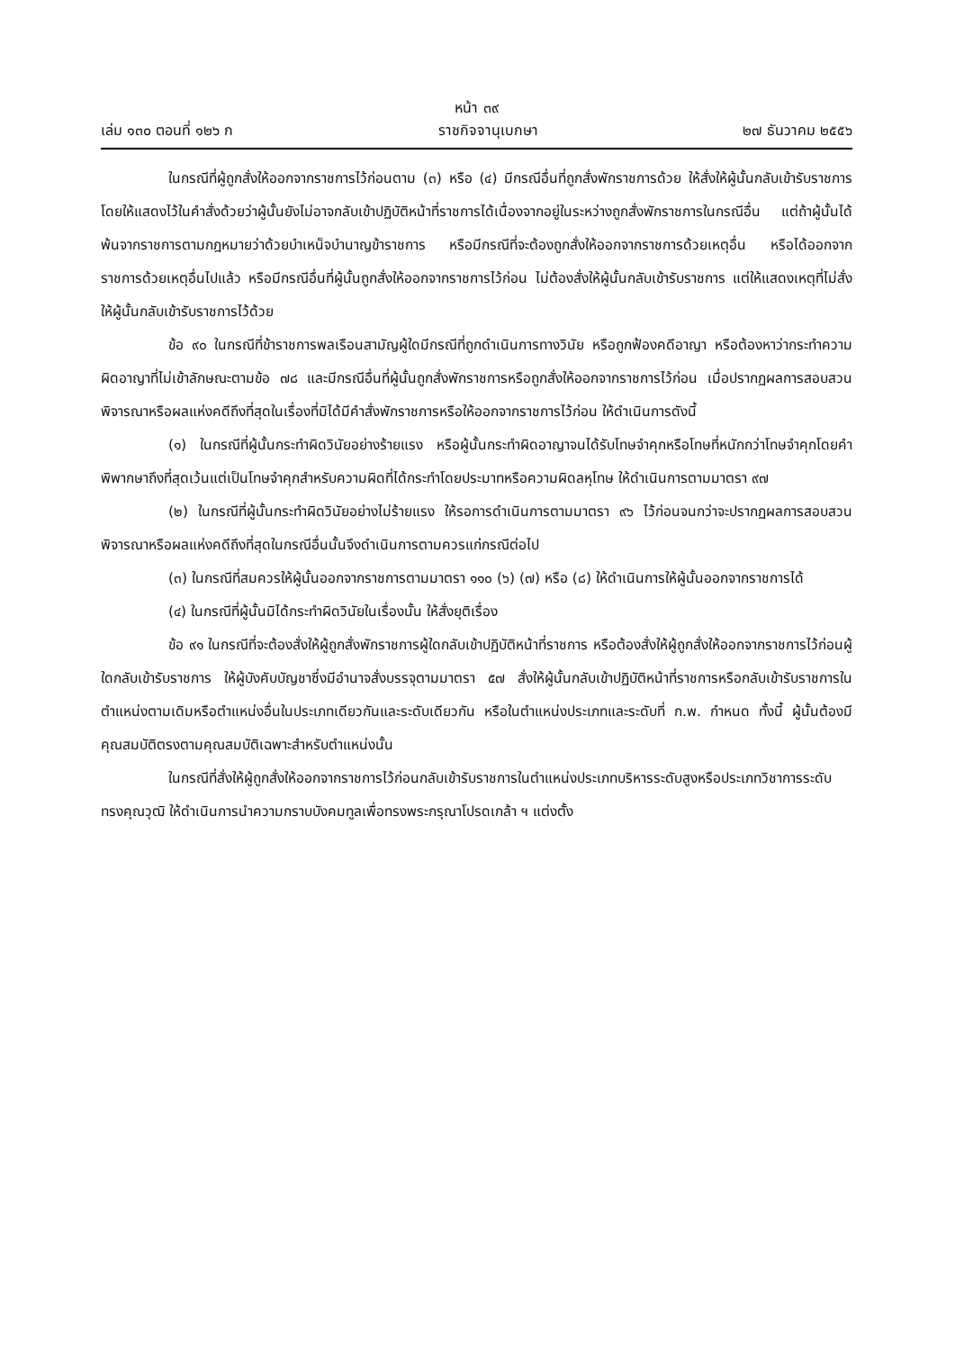หน้า ๓๙
เล่ม ๑๓๐ ตอนที่ ๑๒๖ ก ราชกิจจานุเบกษา ๒๗ ธันวาคม ๒๕๕๖
ในกรณีที่ผู้ถูกสั่งให้ออกจากราชการไว้ก่อนตาม (๓) หรือ (๔) มีกรณีอื่นที่ถูกสั่งพักราชการด้วย ให้สั่งให้ผู้นั้นกลับเข้ารับราชการโดยให้แสดงไว้ในคำสั่งด้วยว่าผู้นั้นยังไม่อาจกลับเข้าปฏิบัติหน้าที่ราชการได้เนื่องจากอยู่ในระหว่างถูกสั่งพักราชการในกรณีอื่น แต่ถ้าผู้นั้นได้พ้นจากราชการตามกฎหมายว่าด้วยบำเหน็จบำนาญข้าราชการ หรือมีกรณีที่จะต้องถูกสั่งให้ออกจากราชการด้วยเหตุอื่น หรือได้ออกจากราชการด้วยเหตุอื่นไปแล้ว หรือมีกรณีอื่นที่ผู้นั้นถูกสั่งให้ออกจากราชการไว้ก่อน ไม่ต้องสั่งให้ผู้นั้นกลับเข้ารับราชการ แต่ให้แสดงเหตุที่ไม่สั่งให้ผู้นั้นกลับเข้ารับราชการไว้ด้วย
ข้อ ๙๐ ในกรณีที่ข้าราชการพลเรือนสามัญผู้ใดมีกรณีที่ถูกดำเนินการทางวินัย หรือถูกฟ้องคดีอาญา หรือต้องหาว่ากระทำความผิดอาญาที่ไม่เข้าลักษณะตามข้อ ๗๘ และมีกรณีอื่นที่ผู้นั้นถูกสั่งพักราชการหรือถูกสั่งให้ออกจากราชการไว้ก่อน เมื่อปรากฏผลการสอบสวนพิจารณาหรือผลแห่งคดีถึงที่สุดในเรื่องที่มิได้มีคำสั่งพักราชการหรือให้ออกจากราชการไว้ก่อน ให้ดำเนินการดังนี้
(๑) ในกรณีที่ผู้นั้นกระทำผิดวินัยอย่างร้ายแรง หรือผู้นั้นกระทำผิดอาญาจนได้รับโทษจำคุกหรือโทษที่หนักกว่าโทษจำคุกโดยคำพิพากษาถึงที่สุดเว้นแต่เป็นโทษจำคุกสำหรับความผิดที่ได้กระทำโดยประมาทหรือความผิดลหุโทษ ให้ดำเนินการตามมาตรา ๙๗
(๒) ในกรณีที่ผู้นั้นกระทำผิดวินัยอย่างไม่ร้ายแรง ให้รอการดำเนินการตามมาตรา ๙๖ ไว้ก่อนจนกว่าจะปรากฏผลการสอบสวนพิจารณาหรือผลแห่งคดีถึงที่สุดในกรณีอื่นนั้นจึงดำเนินการตามควรแก่กรณีต่อไป
(๓) ในกรณีที่สมควรให้ผู้นั้นออกจากราชการตามมาตรา ๑๑๐ (๖) (๗) หรือ (๘) ให้ดำเนินการให้ผู้นั้นออกจากราชการได้
(๔) ในกรณีที่ผู้นั้นมิได้กระทำผิดวินัยในเรื่องนั้น ให้สั่งยุติเรื่อง
ข้อ ๙๑ ในกรณีที่จะต้องสั่งให้ผู้ถูกสั่งพักราชการผู้ใดกลับเข้าปฏิบัติหน้าที่ราชการ หรือต้องสั่งให้ผู้ถูกสั่งให้ออกจากราชการไว้ก่อนผู้ใดกลับเข้ารับราชการ ให้ผู้บังคับบัญชาซึ่งมีอำนาจสั่งบรรจุตามมาตรา ๕๗ สั่งให้ผู้นั้นกลับเข้าปฏิบัติหน้าที่ราชการหรือกลับเข้ารับราชการในตำแหน่งตามเดิมหรือตำแหน่งอื่นในประเภทเดียวกันและระดับเดียวกัน หรือในตำแหน่งประเภทและระดับที่ ก.พ. กำหนด ทั้งนี้ ผู้นั้นต้องมีคุณสมบัติตรงตามคุณสมบัติเฉพาะสำหรับตำแหน่งนั้น
ในกรณีที่สั่งให้ผู้ถูกสั่งให้ออกจากราชการไว้ก่อนกลับเข้ารับราชการในตำแหน่งประเภทบริหารระดับสูงหรือประเภทวิชาการระดับทรงคุณวุฒิ ให้ดำเนินการนำความกราบบังคมทูลเพื่อทรงพระกรุณาโปรดเกล้า ฯ แต่งตั้ง